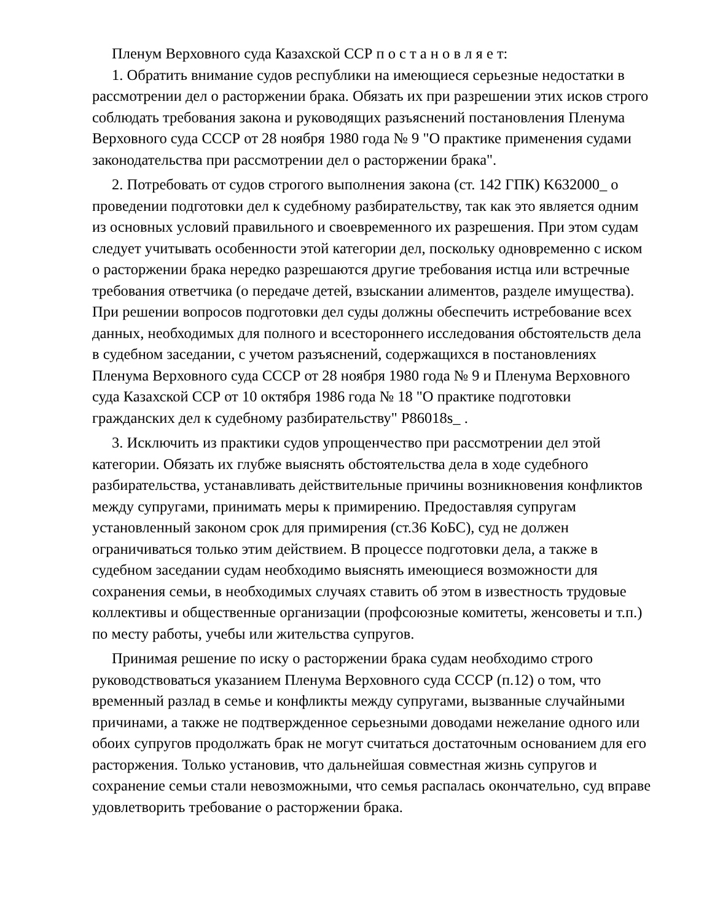Пленум Верховного суда Казахской ССР п о с т а н о в л я е т:
1. Обратить внимание судов республики на имеющиеся серьезные недостатки в рассмотрении дел о расторжении брака. Обязать их при разрешении этих исков строго соблюдать требования закона и руководящих разъяснений постановления Пленума Верховного суда СССР от 28 ноября 1980 года № 9 "О практике применения судами законодательства при рассмотрении дел о расторжении брака".
2. Потребовать от судов строгого выполнения закона (ст. 142 ГПК) K632000_ о проведении подготовки дел к судебному разбирательству, так как это является одним из основных условий правильного и своевременного их разрешения. При этом судам следует учитывать особенности этой категории дел, поскольку одновременно с иском о расторжении брака нередко разрешаются другие требования истца или встречные требования ответчика (о передаче детей, взыскании алиментов, разделе имущества). При решении вопросов подготовки дел суды должны обеспечить истребование всех данных, необходимых для полного и всестороннего исследования обстоятельств дела в судебном заседании, с учетом разъяснений, содержащихся в постановлениях Пленума Верховного суда СССР от 28 ноября 1980 года № 9 и Пленума Верховного суда Казахской ССР от 10 октября 1986 года № 18 "О практике подготовки гражданских дел к судебному разбирательству" P86018s_ .
3. Исключить из практики судов упрощенчество при рассмотрении дел этой категории. Обязать их глубже выяснять обстоятельства дела в ходе судебного разбирательства, устанавливать действительные причины возникновения конфликтов между супругами, принимать меры к примирению. Предоставляя супругам установленный законом срок для примирения (ст.36 КоБС), суд не должен ограничиваться только этим действием. В процессе подготовки дела, а также в судебном заседании судам необходимо выяснять имеющиеся возможности для сохранения семьи, в необходимых случаях ставить об этом в известность трудовые коллективы и общественные организации (профсоюзные комитеты, женсоветы и т.п.) по месту работы, учебы или жительства супругов.
Принимая решение по иску о расторжении брака судам необходимо строго руководствоваться указанием Пленума Верховного суда СССР (п.12) о том, что временный разлад в семье и конфликты между супругами, вызванные случайными причинами, а также не подтвержденное серьезными доводами нежелание одного или обоих супругов продолжать брак не могут считаться достаточным основанием для его расторжения. Только установив, что дальнейшая совместная жизнь супругов и сохранение семьи стали невозможными, что семья распалась окончательно, суд вправе удовлетворить требование о расторжении брака.